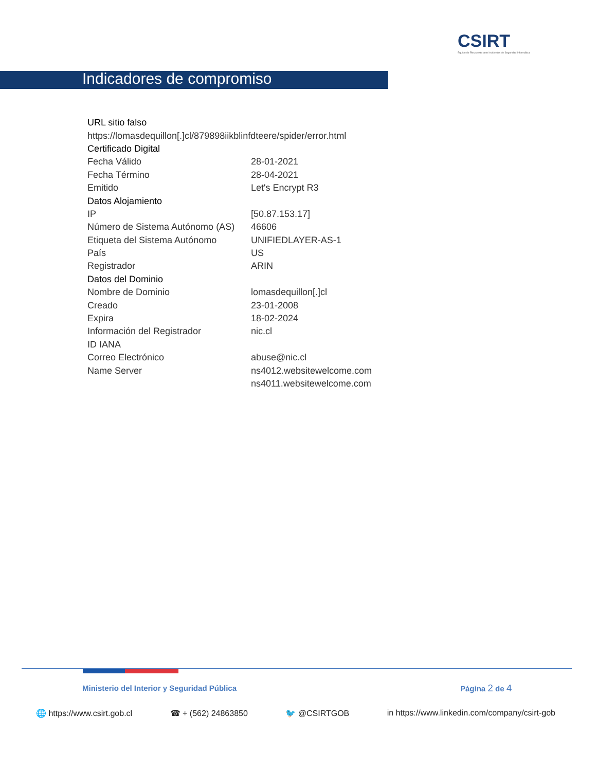CSIRT
Equipo de Respuesta ante Incidentes de Seguridad Informática
Indicadores de compromiso
| URL sitio falso | |
| https://lomasdequillon[.]cl/879898iikblinfdteere/spider/error.html | |
| Certificado Digital | |
| Fecha Válido | 28-01-2021 |
| Fecha Término | 28-04-2021 |
| Emitido | Let's Encrypt R3 |
| Datos Alojamiento | |
| IP | [50.87.153.17] |
| Número de Sistema Autónomo (AS) | 46606 |
| Etiqueta del Sistema Autónomo | UNIFIEDLAYER-AS-1 |
| País | US |
| Registrador | ARIN |
| Datos del Dominio | |
| Nombre de Dominio | lomasdequillon[.]cl |
| Creado | 23-01-2008 |
| Expira | 18-02-2024 |
| Información del Registrador | nic.cl |
| ID IANA | |
| Correo Electrónico | abuse@nic.cl |
| Name Server | ns4012.websitewelcome.com |
| | ns4011.websitewelcome.com |
Ministerio del Interior y Seguridad Pública
Página 2 de 4
🌐 https://www.csirt.gob.cl ☎ + (562) 24863850 🐦 @CSIRTGOB in https://www.linkedin.com/company/csirt-gob